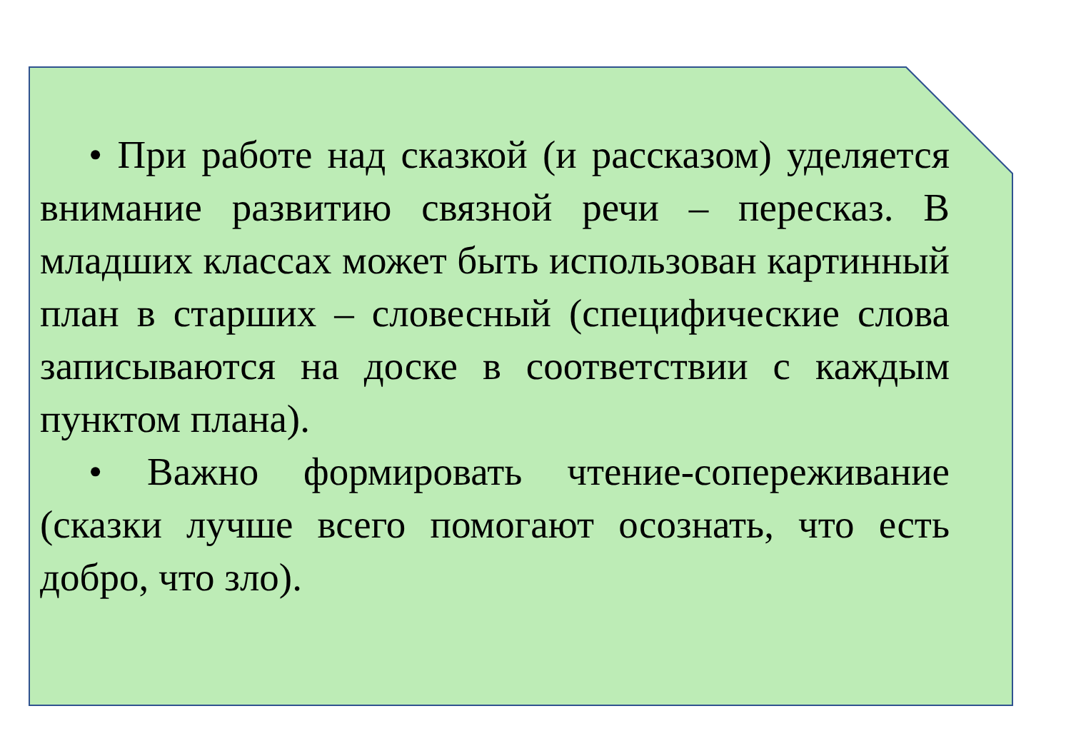• При работе над сказкой (и рассказом) уделяется внимание развитию связной речи – пересказ. В младших классах может быть использован картинный план в старших – словесный (специфические слова записываются на доске в соответствии с каждым пунктом плана).
• Важно формировать чтение-сопереживание (сказки лучше всего помогают осознать, что есть добро, что зло).